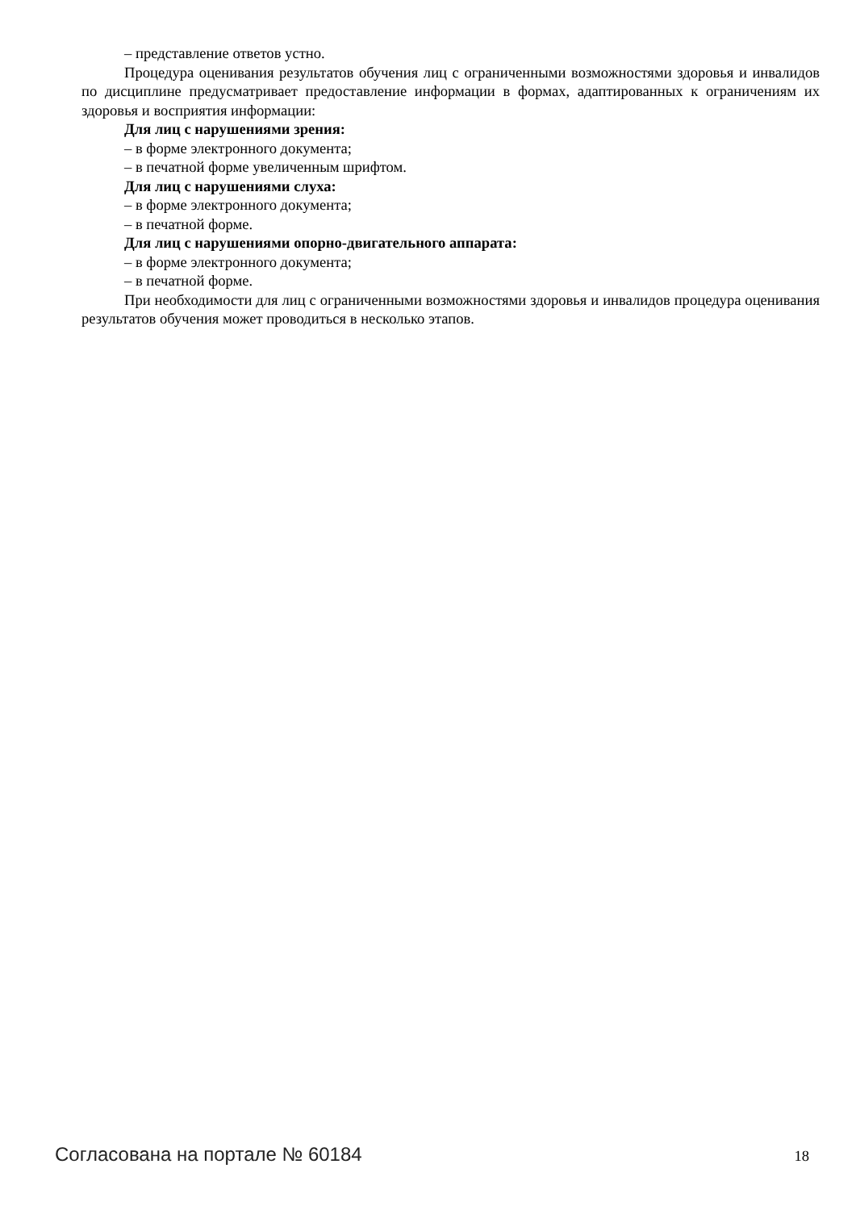– представление ответов устно.
Процедура оценивания результатов обучения лиц с ограниченными возможностями здоровья и инвалидов по дисциплине предусматривает предоставление информации в формах, адаптированных к ограничениям их здоровья и восприятия информации:
Для лиц с нарушениями зрения:
– в форме электронного документа;
– в печатной форме увеличенным шрифтом.
Для лиц с нарушениями слуха:
– в форме электронного документа;
– в печатной форме.
Для лиц с нарушениями опорно-двигательного аппарата:
– в форме электронного документа;
– в печатной форме.
При необходимости для лиц с ограниченными возможностями здоровья и инвалидов процедура оценивания результатов обучения может проводиться в несколько этапов.
Согласована на портале № 60184 18